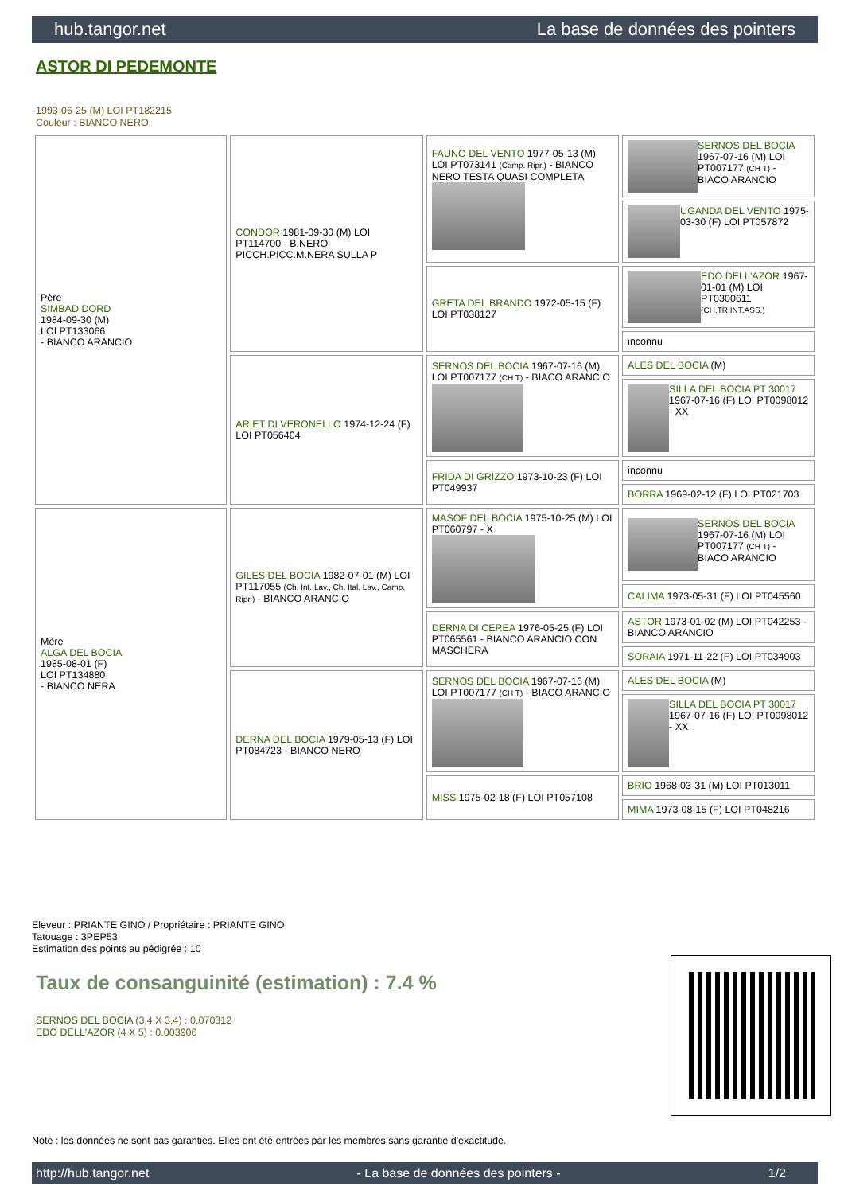hub.tangor.net La base de données des pointers
ASTOR DI PEDEMONTE
1993-06-25 (M) LOI PT182215
Couleur : BIANCO NERO
| Père SIMBAD DORD 1984-09-30 (M) LOI PT133066 - BIANCO ARANCIO | CONDOR 1981-09-30 (M) LOI PT114700 - B.NERO PICCH.PICC.M.NERA SULLA P | FAUNO DEL VENTO 1977-05-13 (M) LOI PT073141 (Camp. Ripr.) - BIANCO NERO TESTA QUASI COMPLETA | SERNOS DEL BOCIA 1967-07-16 (M) LOI PT007177 (CH T) - BIACO ARANCIO |
| | | | UGANDA DEL VENTO 1975-03-30 (F) LOI PT057872 |
| | | GRETA DEL BRANDO 1972-05-15 (F) LOI PT038127 | EDO DELL'AZOR 1967-01-01 (M) LOI PT0300611 (CH.TR.INT.ASS.) |
| | | | inconnu |
| | ARIET DI VERONELLO 1974-12-24 (F) LOI PT056404 | SERNOS DEL BOCIA 1967-07-16 (M) LOI PT007177 (CH T) - BIACO ARANCIO | ALES DEL BOCIA (M) |
| | | | SILLA DEL BOCIA PT 30017 1967-07-16 (F) LOI PT0098012 - XX |
| | | FRIDA DI GRIZZO 1973-10-23 (F) LOI PT049937 | inconnu |
| | | | BORRA 1969-02-12 (F) LOI PT021703 |
| Mère ALGA DEL BOCIA 1985-08-01 (F) LOI PT134880 - BIANCO NERA | GILES DEL BOCIA 1982-07-01 (M) LOI PT117055 (Ch. Int. Lav., Ch. Ital. Lav., Camp. Ripr.) - BIANCO ARANCIO | MASOF DEL BOCIA 1975-10-25 (M) LOI PT060797 - X | SERNOS DEL BOCIA 1967-07-16 (M) LOI PT007177 (CH T) - BIACO ARANCIO |
| | | | CALIMA 1973-05-31 (F) LOI PT045560 |
| | | DERNA DI CEREA 1976-05-25 (F) LOI PT065561 - BIANCO ARANCIO CON MASCHERA | ASTOR 1973-01-02 (M) LOI PT042253 - BIANCO ARANCIO |
| | | | SORAIA 1971-11-22 (F) LOI PT034903 |
| | DERNA DEL BOCIA 1979-05-13 (F) LOI PT084723 - BIANCO NERO | SERNOS DEL BOCIA 1967-07-16 (M) LOI PT007177 (CH T) - BIACO ARANCIO | ALES DEL BOCIA (M) |
| | | | SILLA DEL BOCIA PT 30017 1967-07-16 (F) LOI PT0098012 - XX |
| | | MISS 1975-02-18 (F) LOI PT057108 | BRIO 1968-03-31 (M) LOI PT013011 |
| | | | MIMA 1973-08-15 (F) LOI PT048216 |
Eleveur : PRIANTE GINO / Propriétaire : PRIANTE GINO
Tatouage : 3PEP53
Estimation des points au pédigrée : 10
Taux de consanguinité (estimation) : 7.4 %
SERNOS DEL BOCIA (3,4 X 3,4) : 0.070312
EDO DELL'AZOR (4 X 5) : 0.003906
Note : les données ne sont pas garanties. Elles ont été entrées par les membres sans garantie d'exactitude.
http://hub.tangor.net - La base de données des pointers - 1/2